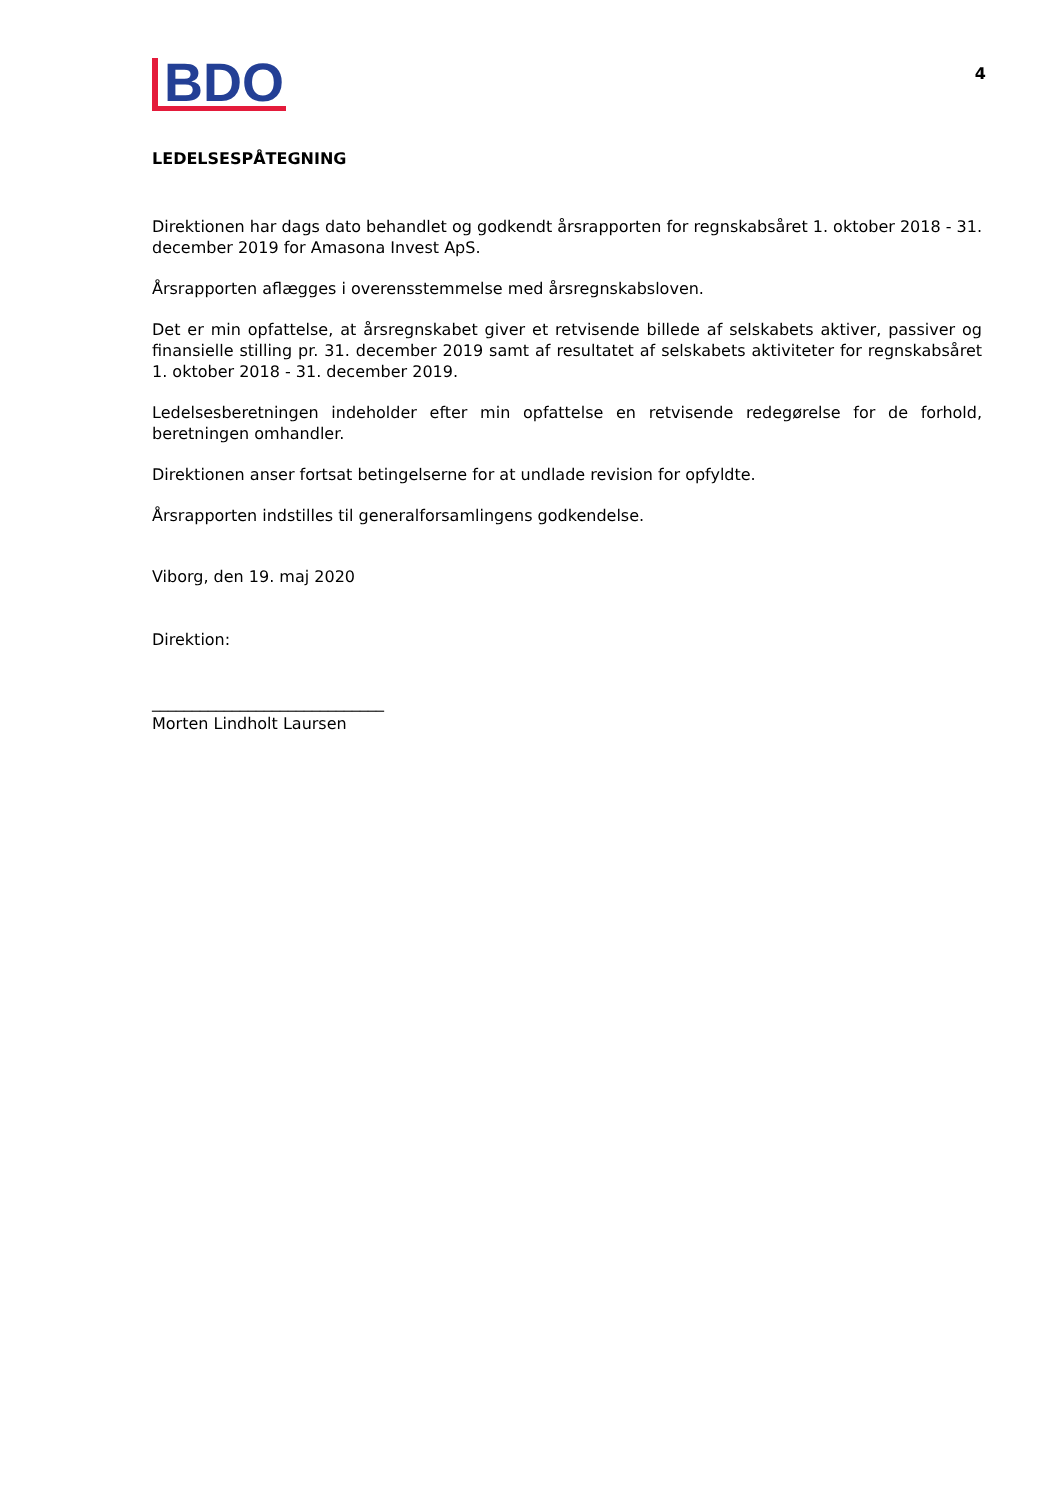BDO
4
LEDELSESPÅTEGNING
Direktionen har dags dato behandlet og godkendt årsrapporten for regnskabsåret 1. oktober 2018 - 31. december 2019 for Amasona Invest ApS.
Årsrapporten aflægges i overensstemmelse med årsregnskabsloven.
Det er min opfattelse, at årsregnskabet giver et retvisende billede af selskabets aktiver, passiver og finansielle stilling pr. 31. december 2019 samt af resultatet af selskabets aktiviteter for regnskabsåret 1. oktober 2018 - 31. december 2019.
Ledelsesberetningen indeholder efter min opfattelse en retvisende redegørelse for de forhold, beretningen omhandler.
Direktionen anser fortsat betingelserne for at undlade revision for opfyldte.
Årsrapporten indstilles til generalforsamlingens godkendelse.
Viborg, den 19. maj 2020
Direktion:
_____________________________
Morten Lindholt Laursen